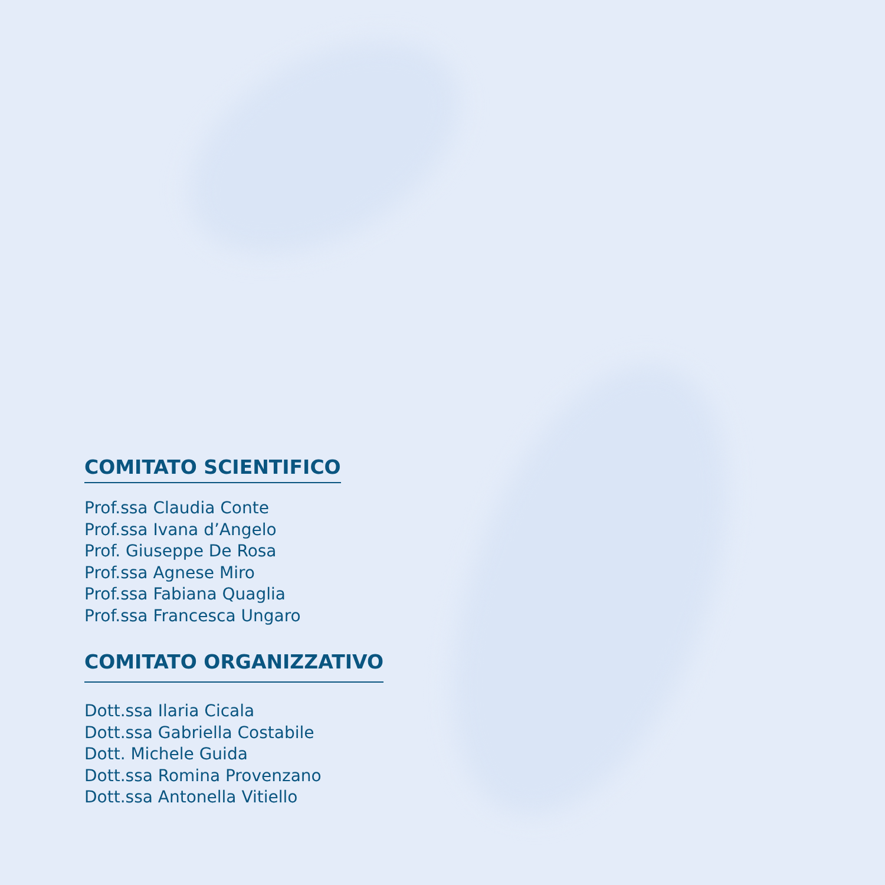COMITATO SCIENTIFICO
Prof.ssa Claudia Conte
Prof.ssa Ivana d’Angelo
Prof. Giuseppe De Rosa
Prof.ssa Agnese Miro
Prof.ssa Fabiana Quaglia
Prof.ssa Francesca Ungaro
COMITATO ORGANIZZATIVO
Dott.ssa Ilaria Cicala
Dott.ssa Gabriella Costabile
Dott. Michele Guida
Dott.ssa Romina Provenzano
Dott.ssa Antonella Vitiello